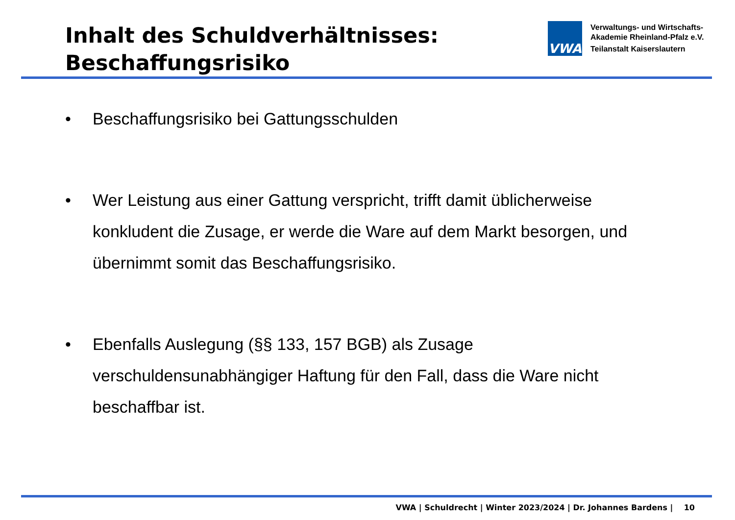Inhalt des Schuldverhältnisses:
Beschaffungsrisiko
VWA
Verwaltungs- und Wirtschafts-
Akademie Rheinland-Pfalz e.V.
Teilanstalt Kaiserslautern
• Beschaffungsrisiko bei Gattungsschulden
• Wer Leistung aus einer Gattung verspricht, trifft damit üblicherweise konkludent die Zusage, er werde die Ware auf dem Markt besorgen, und übernimmt somit das Beschaffungsrisiko.
• Ebenfalls Auslegung (§§ 133, 157 BGB) als Zusage verschuldensunabhängiger Haftung für den Fall, dass die Ware nicht beschaffbar ist.
VWA | Schuldrecht | Winter 2023/2024 | Dr. Johannes Bardens | 10